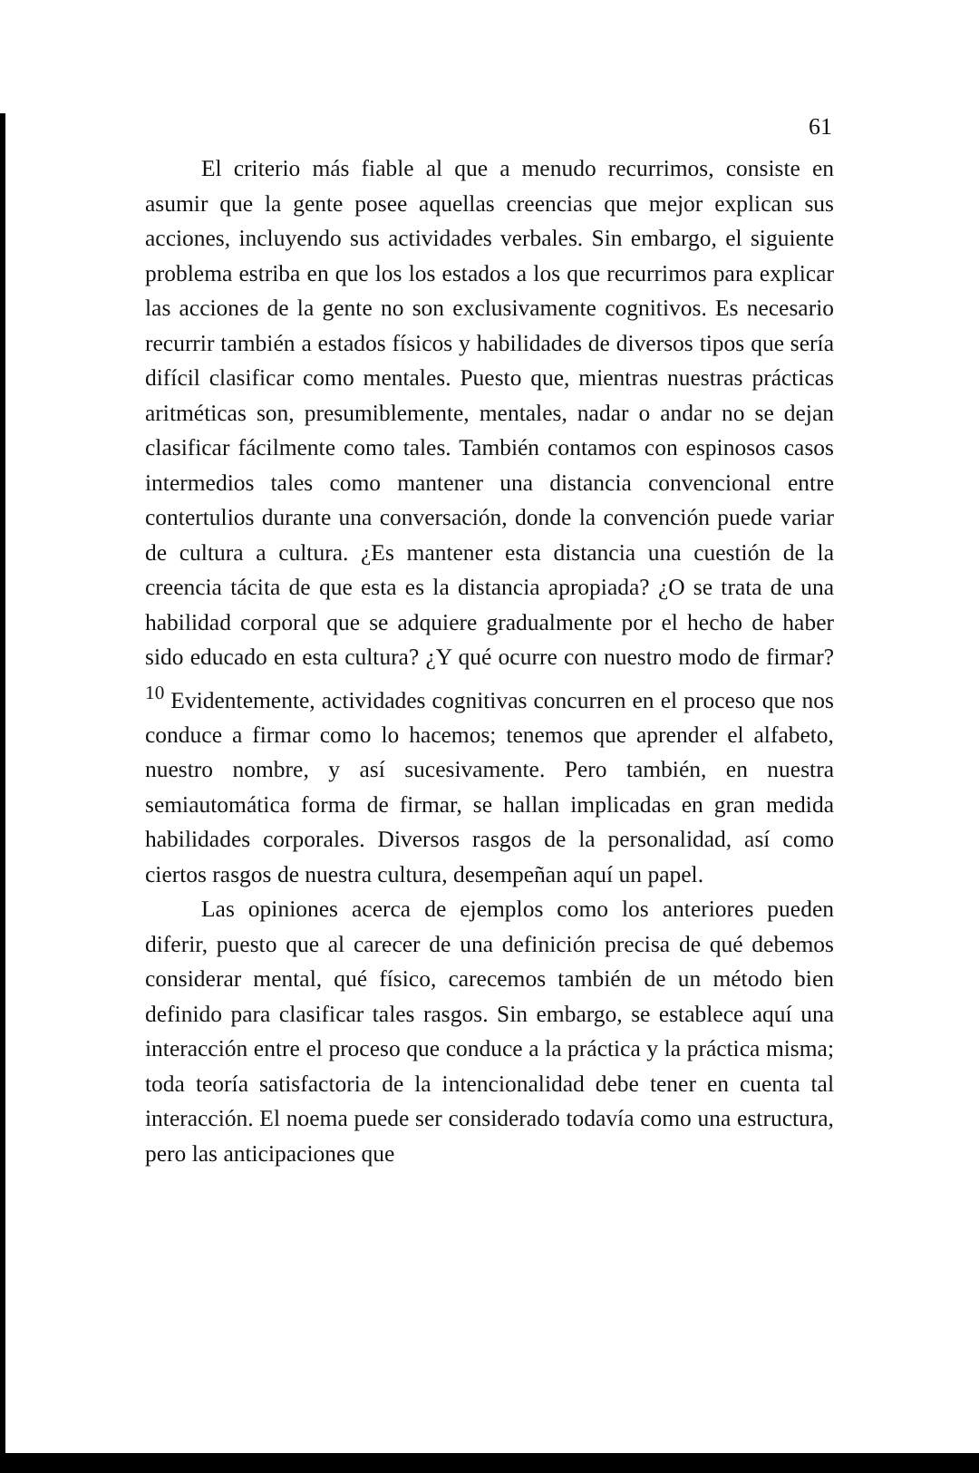61
El criterio más fiable al que a menudo recurrimos, consiste en asumir que la gente posee aquellas creencias que mejor explican sus acciones, incluyendo sus actividades verbales. Sin embargo, el siguiente problema estriba en que los los estados a los que recurrimos para explicar las acciones de la gente no son exclusivamente cognitivos. Es necesario recurrir también a estados físicos y habilidades de diversos tipos que sería difícil clasificar como mentales. Puesto que, mientras nuestras prácticas aritméticas son, presumiblemente, mentales, nadar o andar no se dejan clasificar fácilmente como tales. También contamos con espinosos casos intermedios tales como mantener una distancia convencional entre contertulios durante una conversación, donde la convención puede variar de cultura a cultura. ¿Es mantener esta distancia una cuestión de la creencia tácita de que esta es la distancia apropiada? ¿O se trata de una habilidad corporal que se adquiere gradualmente por el hecho de haber sido educado en esta cultura? ¿Y qué ocurre con nuestro modo de firmar?<sup>10</sup> Evidentemente, actividades cognitivas concurren en el proceso que nos conduce a firmar como lo hacemos; tenemos que aprender el alfabeto, nuestro nombre, y así sucesivamente. Pero también, en nuestra semiautomática forma de firmar, se hallan implicadas en gran medida habilidades corporales. Diversos rasgos de la personalidad, así como ciertos rasgos de nuestra cultura, desempeñan aquí un papel.
Las opiniones acerca de ejemplos como los anteriores pueden diferir, puesto que al carecer de una definición precisa de qué debemos considerar mental, qué físico, carecemos también de un método bien definido para clasificar tales rasgos. Sin embargo, se establece aquí una interacción entre el proceso que conduce a la práctica y la práctica misma; toda teoría satisfactoria de la intencionalidad debe tener en cuenta tal interacción. El noema puede ser considerado todavía como una estructura, pero las anticipaciones que